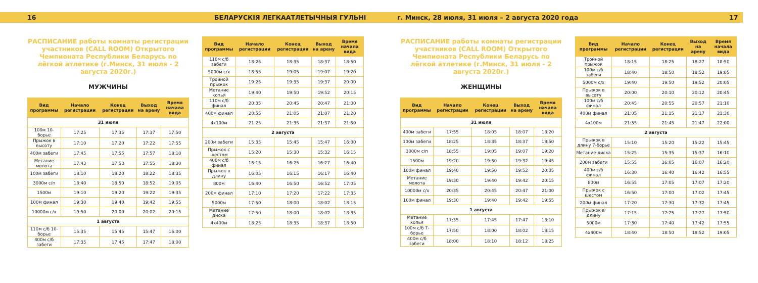16 БЕЛАРУСКІЯ ЛЕГКААТЛЕТЫЧНЫЯ ГУЛЬНІ г. Минск, 28 июля, 31 июля – 2 августа 2020 года 17
РАСПИСАНИЕ работы комнаты регистрации участников (CALL ROOM) Открытого Чемпионата Республики Беларусь по лёгкой атлетике (г.Минск, 31 июля - 2 августа 2020г.)
МУЖЧИНЫ
| Вид программы | Начало регистрации | Конец регистрации | Выход на арену | Время начала вида |
| --- | --- | --- | --- | --- |
| 31 июля | | | | |
| 100м 10-борье | 17:25 | 17:35 | 17:37 | 17:50 |
| Прыжок в высоту | 17:10 | 17:20 | 17:22 | 17:55 |
| 400м забеги | 17:45 | 17:55 | 17:57 | 18:10 |
| Метание молота | 17:43 | 17:53 | 17:55 | 18:30 |
| 100м забеги | 18:10 | 18:20 | 18:22 | 18:35 |
| 3000м с/п | 18:40 | 18:50 | 18:52 | 19:05 |
| 1500м | 19:10 | 19:20 | 19:22 | 19:35 |
| 100м финал | 19:30 | 19:40 | 19:42 | 19:55 |
| 10000м с/х | 19:50 | 20:00 | 20:02 | 20:15 |
| 1 августа | | | | |
| 110м с/б 10-борье | 15:35 | 15:45 | 15:47 | 16:00 |
| 400м с/б забеги | 17:35 | 17:45 | 17:47 | 18:00 |
| Вид программы | Начало регистрации | Конец регистрации | Выход на арену | Время начала вида |
| --- | --- | --- | --- | --- |
| 110м с/б забеги | 18:25 | 18:35 | 18:37 | 18:50 |
| 5000м с/х | 18:55 | 19:05 | 19:07 | 19:20 |
| Тройной прыжок | 19:25 | 19:35 | 19:37 | 20:00 |
| Метание копья | 19:40 | 19:50 | 19:52 | 20:15 |
| 110м с/б финал | 20:35 | 20:45 | 20:47 | 21:00 |
| 400м финал | 20:55 | 21:05 | 21:07 | 21:20 |
| 4х100м | 21:25 | 21:35 | 21:37 | 21:50 |
| 2 августа | | | | |
| 200м забеги | 15:35 | 15:45 | 15:47 | 16:00 |
| Прыжок с шестом | 15:20 | 15:30 | 15:32 | 16:15 |
| 400м с/б финал | 16:15 | 16:25 | 16:27 | 16:40 |
| Прыжок в длину | 16:05 | 16:15 | 16:17 | 16:40 |
| 800м | 16:40 | 16:50 | 16:52 | 17:05 |
| 200м финал | 17:10 | 17:20 | 17:22 | 17:35 |
| 5000м | 17:50 | 18:00 | 18:02 | 18:15 |
| Метание диска | 17:50 | 18:00 | 18:02 | 18:35 |
| 4х400м | 18:25 | 18:35 | 18:37 | 18:50 |
РАСПИСАНИЕ работы комнаты регистрации участников (CALL ROOM) Открытого Чемпионата Республики Беларусь по лёгкой атлетике (г.Минск, 31 июля - 2 августа 2020г.)
ЖЕНЩИНЫ
| Вид программы | Начало регистрации | Конец регистрации | Выход на арену | Время начала вида |
| --- | --- | --- | --- | --- |
| 31 июля | | | | |
| 400м забеги | 17:55 | 18:05 | 18:07 | 18:20 |
| 100м забеги | 18:25 | 18:35 | 18:37 | 18:50 |
| 3000м с/п | 18:55 | 19:05 | 19:07 | 19:20 |
| 1500м | 19:20 | 19:30 | 19:32 | 19:45 |
| 100м финал | 19:40 | 19:50 | 19:52 | 20:05 |
| Метание молота | 19:30 | 19:40 | 19:42 | 20:15 |
| 10000м с/х | 20:35 | 20:45 | 20:47 | 21:00 |
| 100м финал | 19:30 | 19:40 | 19:42 | 19:55 |
| 1 августа | | | | |
| Метание копья | 17:35 | 17:45 | 17:47 | 18:10 |
| 100м с/б 7-борье | 17:50 | 18:00 | 18:02 | 18:15 |
| 400м с/б забеги | 18:00 | 18:10 | 18:12 | 18:25 |
| Вид программы | Начало регистрации | Конец регистрации | Выход на арену | Время начала вида |
| --- | --- | --- | --- | --- |
| Тройной прыжок | 18:15 | 18:25 | 18:27 | 18:50 |
| 100м с/б забеги | 18:40 | 18:50 | 18:52 | 19:05 |
| 5000м с/х | 19:40 | 19:50 | 19:52 | 20:05 |
| Прыжок в высоту | 20:00 | 20:10 | 20:12 | 20:45 |
| 100м с/б финал | 20:45 | 20:55 | 20:57 | 21:10 |
| 400м финал | 21:05 | 21:15 | 21:17 | 21:30 |
| 4х100м | 21:35 | 21:45 | 21:47 | 22:00 |
| 2 августа | | | | |
| Прыжок в длину 7-борье | 15:10 | 15:20 | 15:22 | 15:45 |
| Метание диска | 15:25 | 15:35 | 15:37 | 16:10 |
| 200м забеги | 15:55 | 16:05 | 16:07 | 16:20 |
| 400м с/б финал | 16:30 | 16:40 | 16:42 | 16:55 |
| 800м | 16:55 | 17:05 | 17:07 | 17:20 |
| Прыжок с шестом | 16:50 | 17:00 | 17:02 | 17:45 |
| 200м финал | 17:20 | 17:30 | 17:32 | 17:45 |
| Прыжок в длину | 17:15 | 17:25 | 17:27 | 17:50 |
| 5000м | 17:30 | 17:40 | 17:42 | 17:55 |
| 4х400м | 18:40 | 18:50 | 18:52 | 19:05 |